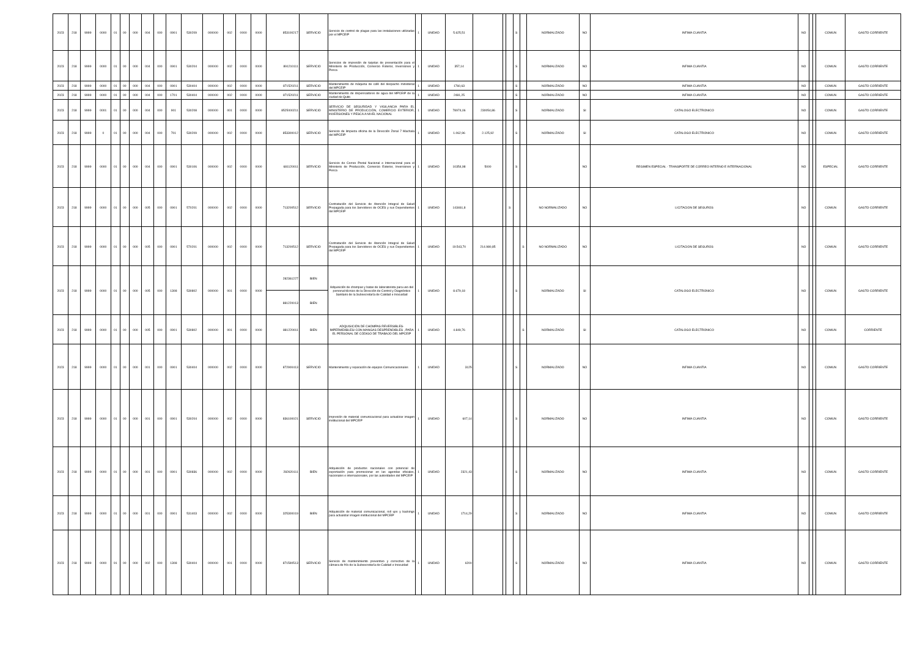| 2023 | 218 | 9999 | 0000 | 01 | 00 | 000 | 004 | 000 | 0901 | 530209 | 000000 | 002 | 0000 | 0000 | 853100217 | SERVICIO | Servicio de control de plagas para las instalaciones utilizadas por el MPCEIP | 1 | UNIDAD | 5.625,51 | | | | S | | NORMALIZADO | NO | INFIMA CUANTIA | NO | | | COMUN | GASTO CORRIENTE |
| 2023 | 218 | 9999 | 0000 | 01 | 00 | 000 | 004 | 000 | 0901 | 530204 | 000000 | 002 | 0000 | 0000 | 891210111 | SERVICIO | Servicios de impresión de tarjetas de presentación para el Ministerio de Producción, Comercio Exterior, Inversiones y Pesca | 1 | UNIDAD | 357,14 | | | | S | | NORMALIZADO | NO | INFIMA CUANTIA | NO | | | COMUN | GASTO CORRIENTE |
| 2023 | 218 | 9999 | 0000 | 01 | 00 | 000 | 004 | 000 | 0901 | 530404 | 000000 | 002 | 0000 | 0000 | 871520211 | SERVICIO | Mantenimiento de máquina de café del despacho ministerial del MPCEIP | 1 | UNIDAD | 1760,63 | | | | S | | NORMALIZADO | NO | INFIMA CUANTIA | NO | | | COMUN | GASTO CORRIENTE |
| 2023 | 218 | 9999 | 0000 | 01 | 00 | 000 | 004 | 000 | 1701 | 530404 | 000000 | 002 | 0000 | 0000 | 871520211 | SERVICIO | Mantenimiento de dispensadores de agua del MPCEIP de la ciudad de Quito | 1 | UNIDAD | 2481,25 | | | | S | | NORMALIZADO | NO | INFIMA CUANTIA | NO | | | COMUN | GASTO CORRIENTE |
| 2023 | 218 | 9999 | 0001 | 01 | 00 | 000 | 004 | 000 | 901 | 530208 | 000000 | 001 | 0000 | 0000 | 8525000211 | SERVICIO | SERVICIO DE SEGURIDAD Y VIGILANCIA PARA EL MINISTERIO DE PRODUCCIÓN, COMERCIO EXTERIOR, INVERSIONES Y PESCA A NIVEL NACIONAL | 1 | UNIDAD | 78974,06 | 230054,86 | | | S | | NORMALIZADO | SI | CATALOGO ELECTRONICO | NO | | | COMUN | GASTO CORRIENTE |
| 2023 | 218 | 9999 | 0 | 01 | 00 | 000 | 004 | 000 | 701 | 530209 | 000000 | 002 | 0000 | 0000 | 853300012 | SERVICIO | Servicio de limpieza oficina de la Dirección Zonal 7 Machala del MPCEIP | 1 | UNIDAD | 1.062,96 | 2.125,92 | | | S | | NORMALIZADO | SI | CATALOGO ELECTRONICO | NO | | | COMUN | GASTO CORRIENTE |
| 2023 | 218 | 9999 | 0000 | 01 | 00 | 000 | 004 | 000 | 0901 | 530106 | 000000 | 002 | 0000 | 0000 | 681120011 | SERVICIO | Servicio de Correo Postal Nacional e Internacional para el Ministerio de Producción, Comercio Exterior, Inversiones y Pesca | 1 | UNIDAD | 10354,98 | 5000 | | | S | | | NO | REGIMEN ESPECIAL - TRANSPORTE DE CORREO INTERNO E INTERNACIONAL | NO | | | ESPECIAL | GASTO CORRIENTE |
| 2023 | 218 | 9999 | 0000 | 01 | 00 | 000 | 005 | 000 | 0901 | 570201 | 000000 | 002 | 0000 | 0000 | 713200512 | SERVICIO | Contratación del Servicio de Atención Integral de Salud Prepagada para los Servidores de OCES y sus Dependientes del MPCEIP | 1 | UNIDAD | 143461,8 | | | S | | | NO NORMALIZADO | NO | LICITACION DE SEGUROS | NO | | | COMUN | GASTO CORRIENTE |
| 2023 | 218 | 9999 | 0000 | 01 | 00 | 000 | 005 | 000 | 0901 | 570201 | 000000 | 002 | 0000 | 0000 | 713200512 | SERVICIO | Contratación del Servicio de Atención Integral de Salud Prepagada para los Servidores de OCES y sus Dependientes del MPCEIP | 1 | UNIDAD | 19.543,70 | 214.980,85 | | | | S | NO NORMALIZADO | NO | LICITACION DE SEGUROS | NO | | | COMUN | GASTO CORRIENTE |
| 2023 | 218 | 9999 | 0000 | 01 | 00 | 000 | 005 | 000 | 1308 | 530802 | 000000 | 001 | 0000 | 0000 | 282361227 | BIEN | Adquisición de chompas y batas de laboratorista para uso del personal técnico de la Dirección de Control y Diagnóstico Sanitario de la Subsecretaría de Calidad e Inocuidad | 1 | UNIDAD | 8.679,18 | | | | S | | NORMALIZADO | SI | CATALOGO ELECTRONICO | NO | | | COMUN | GASTO CORRIENTE |
| | | | | | | | | | | | | | | | 881220013 | BIEN | | | | | | | | | | | | | | | | | |
| 2023 | 218 | 9999 | 0000 | 01 | 00 | 000 | 005 | 000 | 0901 | 530802 | 000000 | 001 | 0000 | 0000 | 881220011 | BIEN | ADQUISICIÓN DE CHOMPAS REVERSIBLES-IMPERMEABLES/ CON MANGAS DESPRENDIBLES , PARA EL PERSONAL DE CÓDIGO DE TRABAJO DEL MPCEIP | 1 | UNIDAD | 4.849,76 | | | | | S | NORMALIZADO | SI | CATALOGO ELECTRONICO | NO | | | COMUN | CORRIENTE |
| 2023 | 218 | 9999 | 0000 | 01 | 00 | 000 | 001 | 000 | 0901 | 530404 | 000000 | 002 | 0000 | 0000 | 872900413 | SERVICIO | Mantenimiento y reparación de equipos Comunicacionales | 1 | UNIDAD | 3125 | | | | S | | NORMALIZADO | NO | INFIMA CUANTIA | NO | | | COMUN | GASTO CORRIENTE |
| 2023 | 218 | 9999 | 0000 | 01 | 00 | 000 | 001 | 000 | 0901 | 530204 | 000000 | 002 | 0000 | 0000 | 836100021 | SERVICIO | Impresión de material comunicacional para actualizar imagen institucional del MPCEIP | 1 | UNIDAD | 607,14 | | | | S | | NORMALIZADO | NO | INFIMA CUANTIA | NO | | | COMUN | GASTO CORRIENTE |
| 2023 | 218 | 9999 | 0000 | 01 | 00 | 000 | 001 | 000 | 0901 | 530836 | 000000 | 002 | 0000 | 0000 | 282620111 | BIEN | Adquisición de productos nacionales con potencial de exportación para promocionar en las agendas oficiales, nacionales e internacionales, por las autoridades del MPCEIP | 1 | UNIDAD | 2321,43 | | | | S | | NORMALIZADO | NO | INFIMA CUANTIA | NO | | | COMUN | GASTO CORRIENTE |
| 2023 | 218 | 9999 | 0000 | 01 | 00 | 000 | 001 | 000 | 0901 | 531403 | 000000 | 002 | 0000 | 0000 | 325300019 | BIEN | Adquisición de material comunicacional, roll ups y backings para actualizar imagen institucional del MPCEIP | 1 | UNIDAD | 1714,29 | | | | S | | NORMALIZADO | NO | INFIMA CUANTIA | NO | | | COMUN | GASTO CORRIENTE |
| 2023 | 218 | 9999 | 0000 | 91 | 00 | 000 | 002 | 000 | 1308 | 530404 | 000000 | 001 | 0000 | 0000 | 871590513 | SERVICIO | Servicio de mantenimiento preventivo y correctivo de la cámara de frío de la Subsecretaría de Calidad e Inocuidad | 1 | UNIDAD | 6200 | | | | S | | NORMALIZADO | NO | INFIMA CUANTIA | NO | | | COMUN | GASTO CORRIENTE |